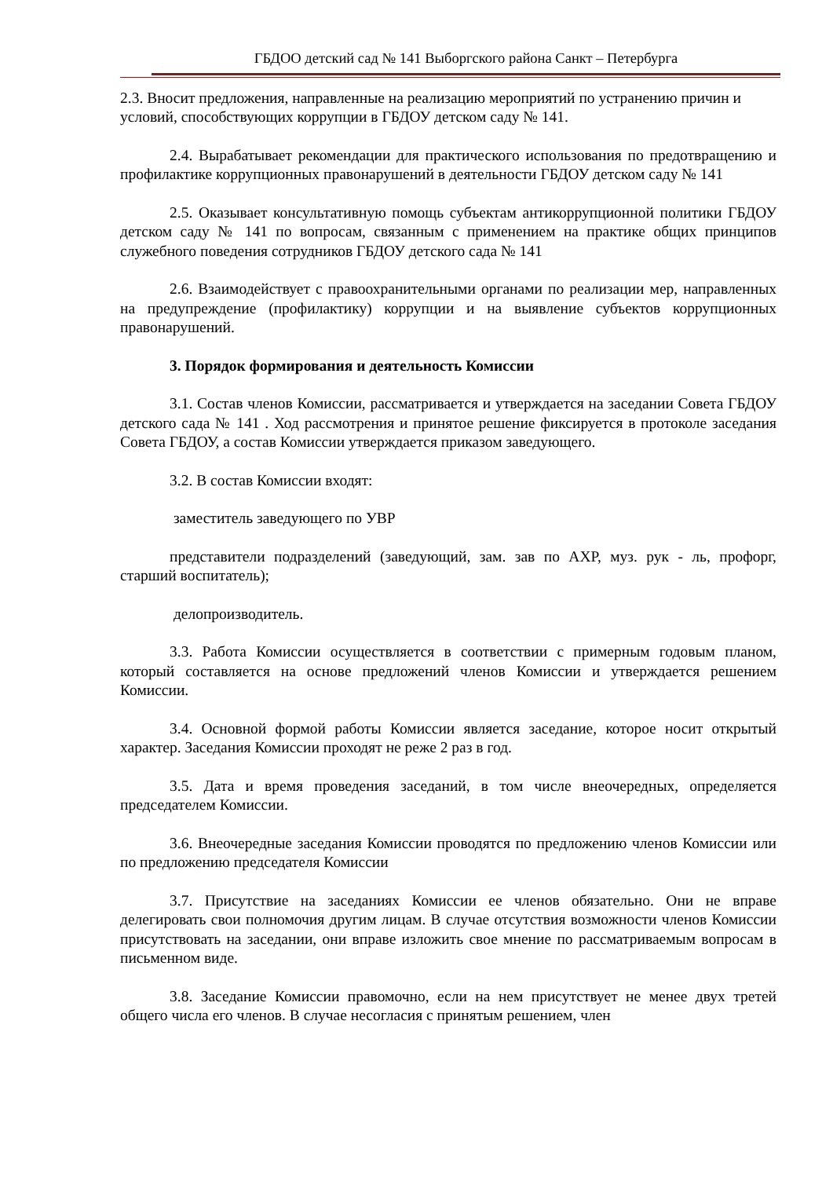ГБДОО детский сад № 141 Выборгского района Санкт – Петербурга
2.3. Вносит предложения, направленные на реализацию мероприятий по устранению причин и условий, способствующих коррупции в ГБДОУ детском саду № 141.
2.4. Вырабатывает рекомендации для практического использования по предотвращению и профилактике коррупционных правонарушений в деятельности ГБДОУ детском саду № 141
2.5. Оказывает консультативную помощь субъектам антикоррупционной политики ГБДОУ детском саду № 141 по вопросам, связанным с применением на практике общих принципов служебного поведения сотрудников ГБДОУ детского сада № 141
2.6. Взаимодействует с правоохранительными органами по реализации мер, направленных на предупреждение (профилактику) коррупции и на выявление субъектов коррупционных правонарушений.
3. Порядок формирования и деятельность Комиссии
3.1. Состав членов Комиссии, рассматривается и утверждается на заседании Совета ГБДОУ детского сада № 141 . Ход рассмотрения и принятое решение фиксируется в протоколе заседания Совета ГБДОУ, а состав Комиссии утверждается приказом заведующего.
3.2. В состав Комиссии входят:
заместитель заведующего по УВР
представители подразделений (заведующий, зам. зав по АХР, муз. рук - ль, профорг, старший воспитатель);
делопроизводитель.
3.3. Работа Комиссии осуществляется в соответствии с примерным годовым планом, который составляется на основе предложений членов Комиссии и утверждается решением Комиссии.
3.4. Основной формой работы Комиссии является заседание, которое носит открытый характер. Заседания Комиссии проходят не реже 2 раз в год.
3.5. Дата и время проведения заседаний, в том числе внеочередных, определяется председателем Комиссии.
3.6. Внеочередные заседания Комиссии проводятся по предложению членов Комиссии или по предложению председателя Комиссии
3.7. Присутствие на заседаниях Комиссии ее членов обязательно. Они не вправе делегировать свои полномочия другим лицам. В случае отсутствия возможности членов Комиссии присутствовать на заседании, они вправе изложить свое мнение по рассматриваемым вопросам в письменном виде.
3.8. Заседание Комиссии правомочно, если на нем присутствует не менее двух третей общего числа его членов. В случае несогласия с принятым решением, член